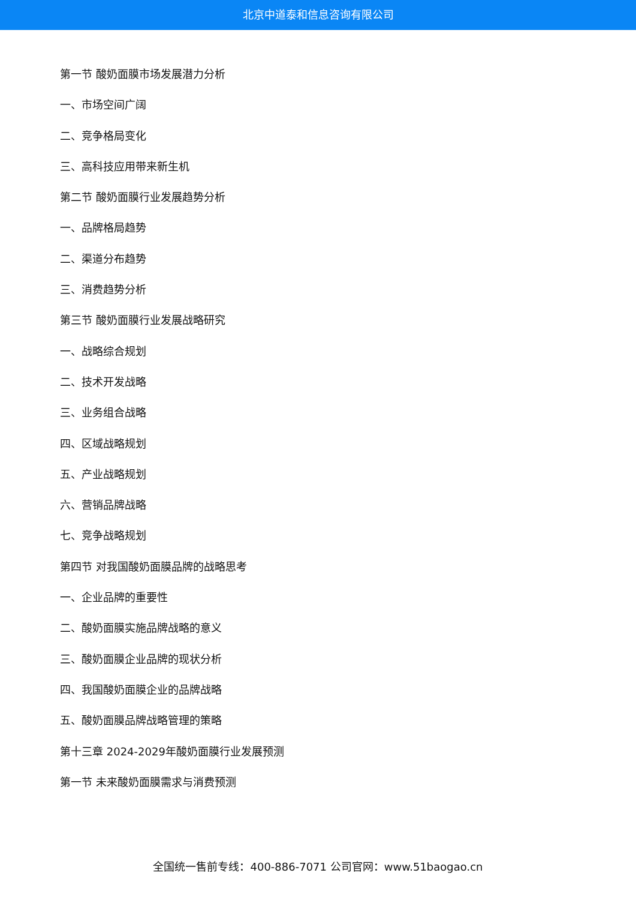北京中道泰和信息咨询有限公司
第一节 酸奶面膜市场发展潜力分析
一、市场空间广阔
二、竞争格局变化
三、高科技应用带来新生机
第二节 酸奶面膜行业发展趋势分析
一、品牌格局趋势
二、渠道分布趋势
三、消费趋势分析
第三节 酸奶面膜行业发展战略研究
一、战略综合规划
二、技术开发战略
三、业务组合战略
四、区域战略规划
五、产业战略规划
六、营销品牌战略
七、竞争战略规划
第四节 对我国酸奶面膜品牌的战略思考
一、企业品牌的重要性
二、酸奶面膜实施品牌战略的意义
三、酸奶面膜企业品牌的现状分析
四、我国酸奶面膜企业的品牌战略
五、酸奶面膜品牌战略管理的策略
第十三章 2024-2029年酸奶面膜行业发展预测
第一节 未来酸奶面膜需求与消费预测
全国统一售前专线：400-886-7071 公司官网：www.51baogao.cn